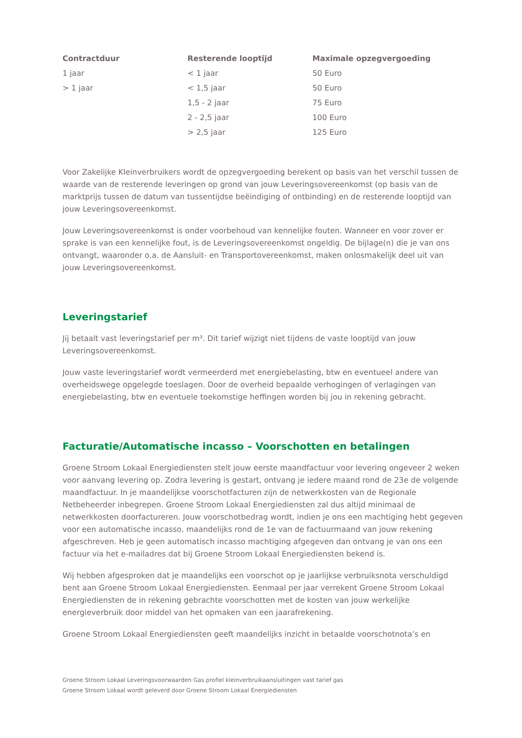| Contractduur | Resterende looptijd | Maximale opzegvergoeding |
| --- | --- | --- |
| 1 jaar | < 1 jaar | 50 Euro |
| > 1 jaar | < 1,5 jaar | 50 Euro |
| | 1,5 - 2 jaar | 75 Euro |
| | 2 - 2,5 jaar | 100 Euro |
| | > 2,5 jaar | 125 Euro |
Voor Zakelijke Kleinverbruikers wordt de opzegvergoeding berekent op basis van het verschil tussen de waarde van de resterende leveringen op grond van jouw Leveringsovereenkomst (op basis van de marktprijs tussen de datum van tussentijdse beëindiging of ontbinding) en de resterende looptijd van jouw Leveringsovereenkomst.
Jouw Leveringsovereenkomst is onder voorbehoud van kennelijke fouten. Wanneer en voor zover er sprake is van een kennelijke fout, is de Leveringsovereenkomst ongeldig. De bijlage(n) die je van ons ontvangt, waaronder o.a. de Aansluit- en Transportovereenkomst, maken onlosmakelijk deel uit van jouw Leveringsovereenkomst.
Leveringstarief
Jij betaalt vast leveringstarief per m³. Dit tarief wijzigt niet tijdens de vaste looptijd van jouw Leveringsovereenkomst.
Jouw vaste leveringstarief wordt vermeerderd met energiebelasting, btw en eventueel andere van overheidswege opgelegde toeslagen. Door de overheid bepaalde verhogingen of verlagingen van energiebelasting, btw en eventuele toekomstige heffingen worden bij jou in rekening gebracht.
Facturatie/Automatische incasso – Voorschotten en betalingen
Groene Stroom Lokaal Energiediensten stelt jouw eerste maandfactuur voor levering ongeveer 2 weken voor aanvang levering op. Zodra levering is gestart, ontvang je iedere maand rond de 23e de volgende maandfactuur. In je maandelijkse voorschotfacturen zijn de netwerkkosten van de Regionale Netbeheerder inbegrepen. Groene Stroom Lokaal Energiediensten zal dus altijd minimaal de netwerkkosten doorfactureren. Jouw voorschotbedrag wordt, indien je ons een machtiging hebt gegeven voor een automatische incasso, maandelijks rond de 1e van de factuurmaand van jouw rekening afgeschreven. Heb je geen automatisch incasso machtiging afgegeven dan ontvang je van ons een factuur via het e-mailadres dat bij Groene Stroom Lokaal Energiediensten bekend is.
Wij hebben afgesproken dat je maandelijks een voorschot op je jaarlijkse verbruiksnota verschuldigd bent aan Groene Stroom Lokaal Energiediensten. Eenmaal per jaar verrekent Groene Stroom Lokaal Energiediensten de in rekening gebrachte voorschotten met de kosten van jouw werkelijke energieverbruik door middel van het opmaken van een jaarafrekening.
Groene Stroom Lokaal Energiediensten geeft maandelijks inzicht in betaalde voorschotnota’s en
Groene Stroom Lokaal Leveringsvoorwaarden Gas profiel kleinverbruikaansluitingen vast tarief gas
Groene Stroom Lokaal wordt geleverd door Groene Stroom Lokaal Energiediensten